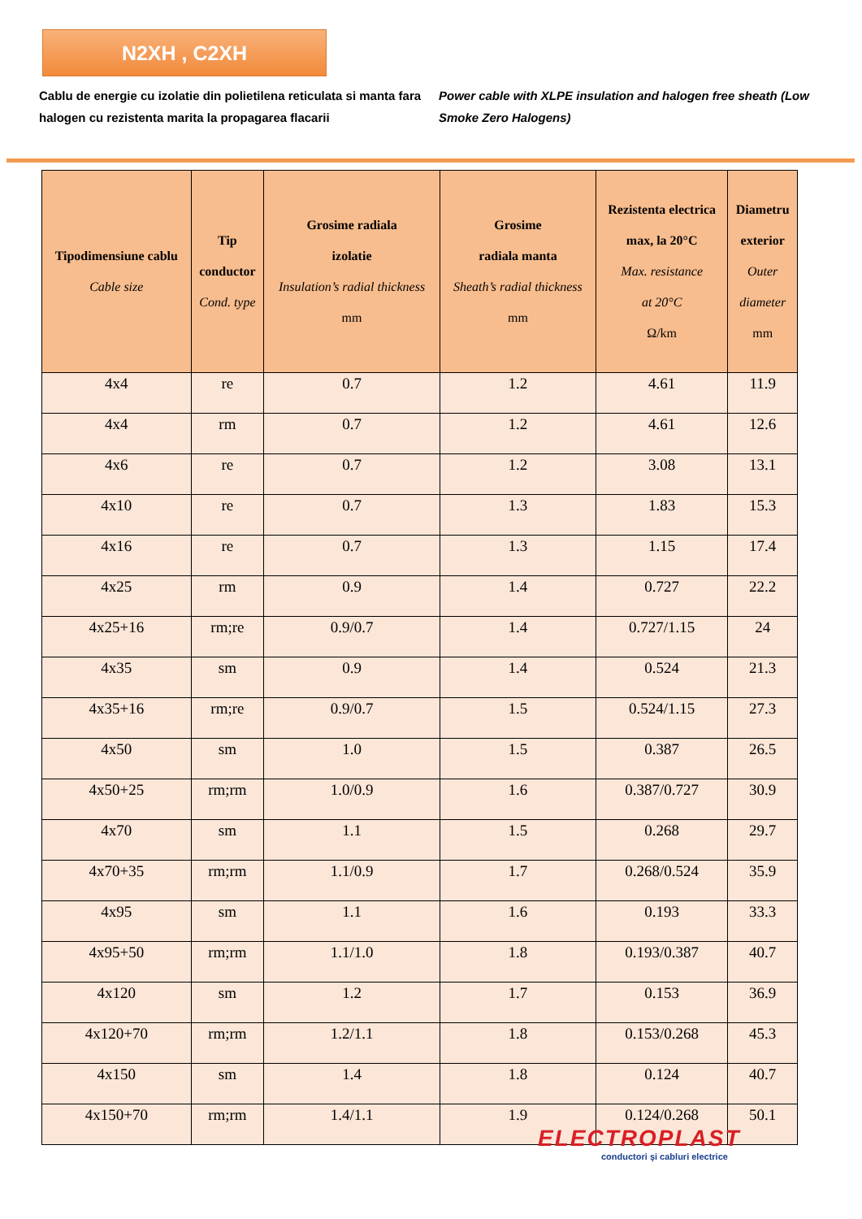N2XH , C2XH
Cablu de energie cu izolatie din polietilena reticulata si manta fara halogen cu rezistenta marita la propagarea flacarii
Power cable with XLPE insulation and halogen free sheath (Low Smoke Zero Halogens)
| Tipodimensiune cablu Cable size | Tip conductor Cond. type | Grosime radiala izolatie Insulation’s radial thickness mm | Grosime radiala manta Sheath’s radial thickness mm | Rezistenta electrica max, la 20°C Max. resistance at 20°C Ω/km | Diametru exterior Outer diameter mm |
| --- | --- | --- | --- | --- | --- |
| 4x4 | re | 0.7 | 1.2 | 4.61 | 11.9 |
| 4x4 | rm | 0.7 | 1.2 | 4.61 | 12.6 |
| 4x6 | re | 0.7 | 1.2 | 3.08 | 13.1 |
| 4x10 | re | 0.7 | 1.3 | 1.83 | 15.3 |
| 4x16 | re | 0.7 | 1.3 | 1.15 | 17.4 |
| 4x25 | rm | 0.9 | 1.4 | 0.727 | 22.2 |
| 4x25+16 | rm;re | 0.9/0.7 | 1.4 | 0.727/1.15 | 24 |
| 4x35 | sm | 0.9 | 1.4 | 0.524 | 21.3 |
| 4x35+16 | rm;re | 0.9/0.7 | 1.5 | 0.524/1.15 | 27.3 |
| 4x50 | sm | 1.0 | 1.5 | 0.387 | 26.5 |
| 4x50+25 | rm;rm | 1.0/0.9 | 1.6 | 0.387/0.727 | 30.9 |
| 4x70 | sm | 1.1 | 1.5 | 0.268 | 29.7 |
| 4x70+35 | rm;rm | 1.1/0.9 | 1.7 | 0.268/0.524 | 35.9 |
| 4x95 | sm | 1.1 | 1.6 | 0.193 | 33.3 |
| 4x95+50 | rm;rm | 1.1/1.0 | 1.8 | 0.193/0.387 | 40.7 |
| 4x120 | sm | 1.2 | 1.7 | 0.153 | 36.9 |
| 4x120+70 | rm;rm | 1.2/1.1 | 1.8 | 0.153/0.268 | 45.3 |
| 4x150 | sm | 1.4 | 1.8 | 0.124 | 40.7 |
| 4x150+70 | rm;rm | 1.4/1.1 | 1.9 | 0.124/0.268 | 50.1 |
ELECTROPLAST
conductori şi cabluri electrice